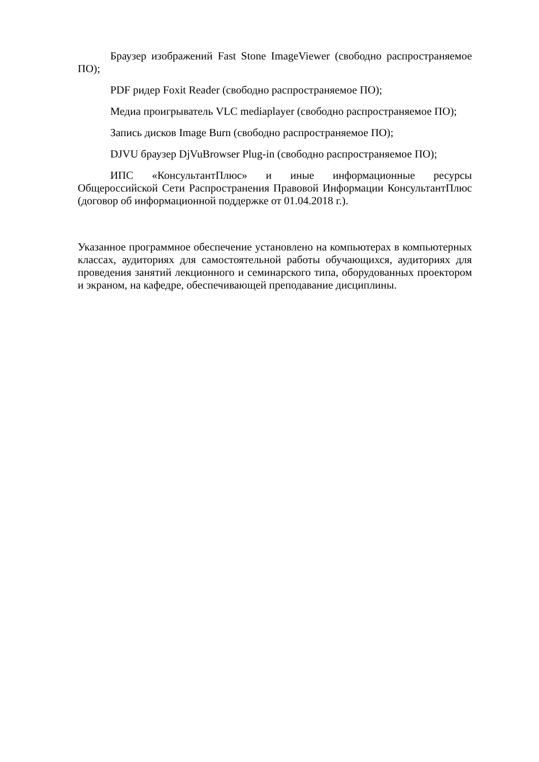Браузер изображений Fast Stone ImageViewer (свободно распространяемое ПО);
PDF ридер Foxit Reader (свободно распространяемое ПО);
Медиа проигрыватель VLC mediaplayer (свободно распространяемое ПО);
Запись дисков Image Burn (свободно распространяемое ПО);
DJVU браузер DjVuBrowser Plug-in (свободно распространяемое ПО);
ИПС «КонсультантПлюс» и иные информационные ресурсы Общероссийской Сети Распространения Правовой Информации КонсультантПлюс (договор об информационной поддержке от 01.04.2018 г.).
Указанное программное обеспечение установлено на компьютерах в компьютерных классах, аудиториях для самостоятельной работы обучающихся, аудиториях для проведения занятий лекционного и семинарского типа, оборудованных проектором и экраном, на кафедре, обеспечивающей преподавание дисциплины.